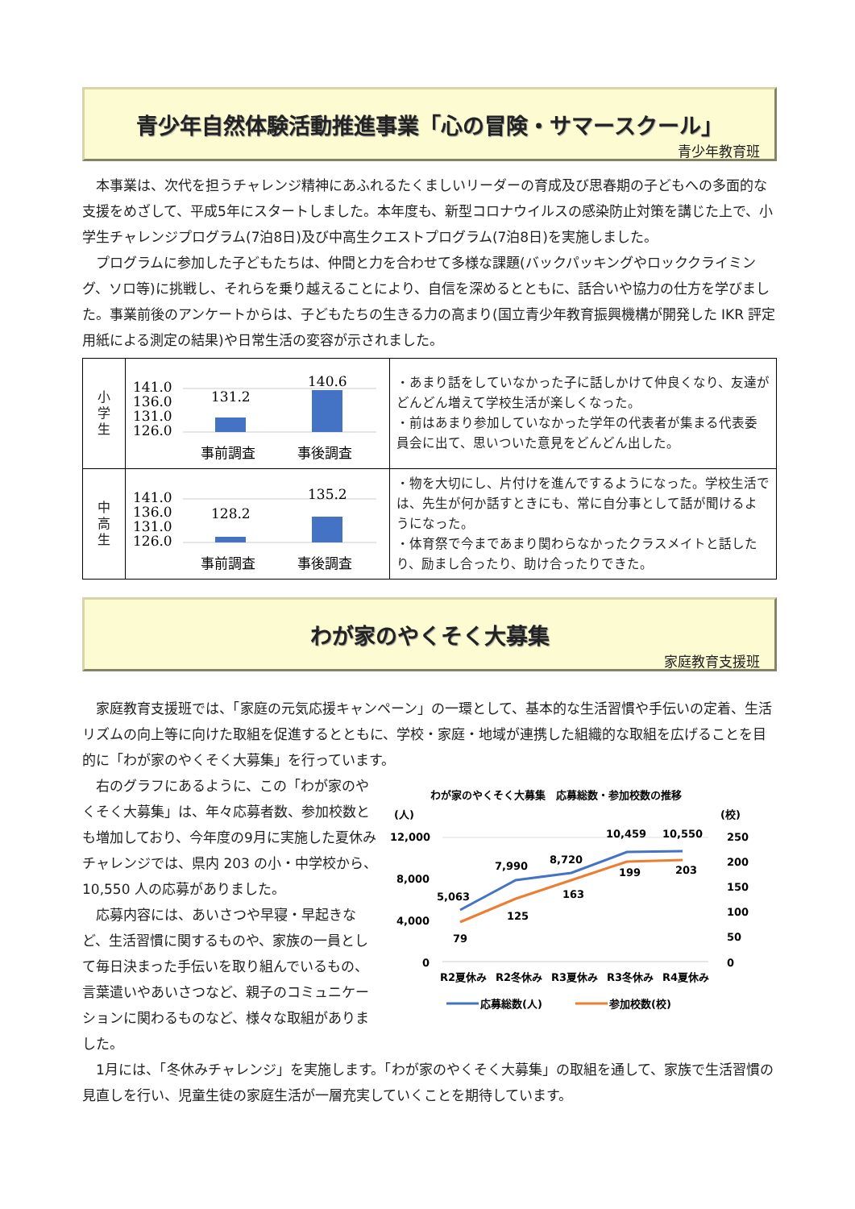青少年自然体験活動推進事業「心の冒険・サマースクール」
青少年教育班
本事業は、次代を担うチャレンジ精神にあふれるたくましいリーダーの育成及び思春期の子どもへの多面的な支援をめざして、平成5年にスタートしました。本年度も、新型コロナウイルスの感染防止対策を講じた上で、小学生チャレンジプログラム(7泊8日)及び中高生クエストプログラム(7泊8日)を実施しました。
プログラムに参加した子どもたちは、仲間と力を合わせて多様な課題(バックパッキングやロッククライミング、ソロ等)に挑戦し、それらを乗り越えることにより、自信を深めるとともに、話合いや協力の仕方を学びました。事業前後のアンケートからは、子どもたちの生きる力の高まり(国立青少年教育振興機構が開発した IKR 評定用紙による測定の結果)や日常生活の変容が示されました。
| 小 学 生 | 141.0 136.0 131.0 126.0 131.2 140.6 事前調査 事後調査 | ・あまり話をしていなかった子に話しかけて仲良くなり、友達がどんどん増えて学校生活が楽しくなった。 ・前はあまり参加していなかった学年の代表者が集まる代表委員会に出て、思いついた意見をどんどん出した。 |
| 中 高 生 | 141.0 136.0 131.0 126.0 128.2 135.2 事前調査 事後調査 | ・物を大切にし、片付けを進んでするようになった。学校生活では、先生が何か話すときにも、常に自分事として話が聞けるようになった。 ・体育祭で今まであまり関わらなかったクラスメイトと話したり、励まし合ったり、助け合ったりできた。 |
わが家のやくそく大募集
家庭教育支援班
家庭教育支援班では、「家庭の元気応援キャンペーン」の一環として、基本的な生活習慣や手伝いの定着、生活リズムの向上等に向けた取組を促進するとともに、学校・家庭・地域が連携した組織的な取組を広げることを目的に「わが家のやくそく大募集」を行っています。
右のグラフにあるように、この「わが家のやくそく大募集」は、年々応募者数、参加校数とも増加しており、今年度の9月に実施した夏休みチャレンジでは、県内 203 の小・中学校から、10,550 人の応募がありました。
応募内容には、あいさつや早寝・早起きなど、生活習慣に関するものや、家族の一員として毎日決まった手伝いを取り組んでいるもの、言葉遣いやあいさつなど、親子のコミュニケーションに関わるものなど、様々な取組がありました。
わが家のやくそく大募集　応募総数・参加校数の推移
(人)
(校)
12,000
8,000
4,000
0
250
200
150
100
50
0
5,063
7,990
8,720
10,459
10,550
79
125
163
199
203
R2夏休み
R2冬休み
R3夏休み
R3冬休み
R4夏休み
応募総数(人)
参加校数(校)
1月には、「冬休みチャレンジ」を実施します。「わが家のやくそく大募集」の取組を通して、家族で生活習慣の見直しを行い、児童生徒の家庭生活が一層充実していくことを期待しています。